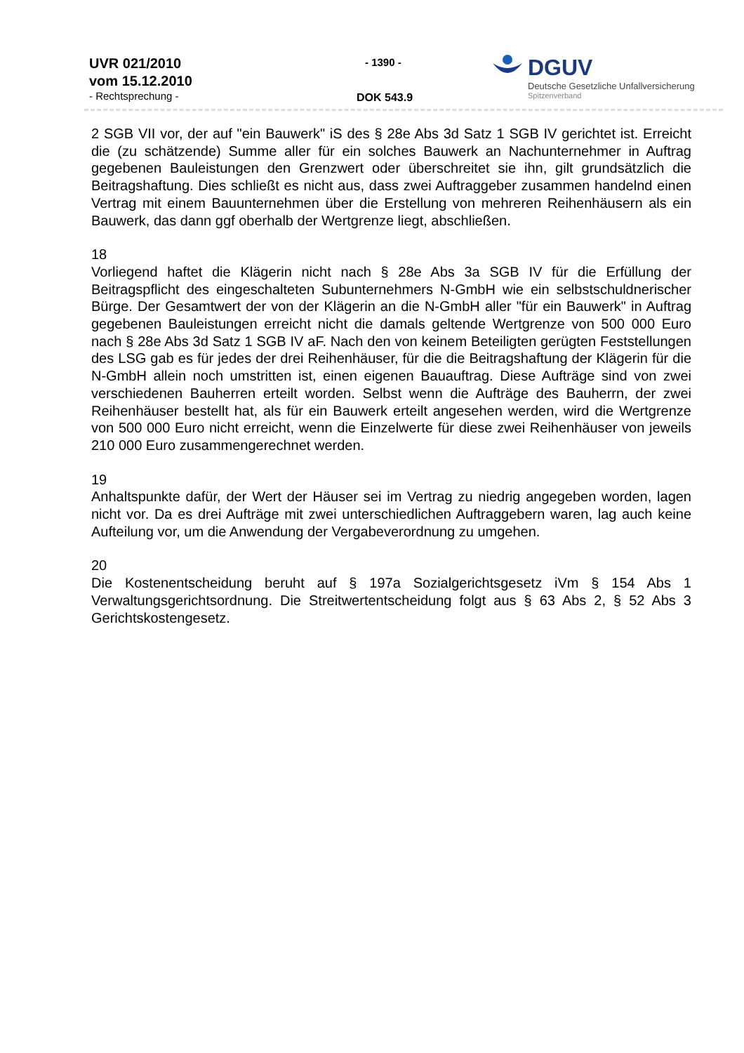UVR 021/2010
vom 15.12.2010
- Rechtsprechung -
- 1390 -
DOK 543.9
DGUV
Deutsche Gesetzliche Unfallversicherung
Spitzenverband
2 SGB VII vor, der auf "ein Bauwerk" iS des § 28e Abs 3d Satz 1 SGB IV gerichtet ist. Erreicht die (zu schätzende) Summe aller für ein solches Bauwerk an Nachunternehmer in Auftrag gegebenen Bauleistungen den Grenzwert oder überschreitet sie ihn, gilt grundsätzlich die Beitragshaftung. Dies schließt es nicht aus, dass zwei Auftraggeber zusammen handelnd einen Vertrag mit einem Bauunternehmen über die Erstellung von mehreren Reihenhäusern als ein Bauwerk, das dann ggf oberhalb der Wertgrenze liegt, abschließen.
18
Vorliegend haftet die Klägerin nicht nach § 28e Abs 3a SGB IV für die Erfüllung der Beitragspflicht des eingeschalteten Subunternehmers N-GmbH wie ein selbstschuldnerischer Bürge. Der Gesamtwert der von der Klägerin an die N-GmbH aller "für ein Bauwerk" in Auftrag gegebenen Bauleistungen erreicht nicht die damals geltende Wertgrenze von 500 000 Euro nach § 28e Abs 3d Satz 1 SGB IV aF. Nach den von keinem Beteiligten gerügten Feststellungen des LSG gab es für jedes der drei Reihenhäuser, für die die Beitragshaftung der Klägerin für die N-GmbH allein noch umstritten ist, einen eigenen Bauauftrag. Diese Aufträge sind von zwei verschiedenen Bauherren erteilt worden. Selbst wenn die Aufträge des Bauherrn, der zwei Reihenhäuser bestellt hat, als für ein Bauwerk erteilt angesehen werden, wird die Wertgrenze von 500 000 Euro nicht erreicht, wenn die Einzelwerte für diese zwei Reihenhäuser von jeweils 210 000 Euro zusammengerechnet werden.
19
Anhaltspunkte dafür, der Wert der Häuser sei im Vertrag zu niedrig angegeben worden, lagen nicht vor. Da es drei Aufträge mit zwei unterschiedlichen Auftraggebern waren, lag auch keine Aufteilung vor, um die Anwendung der Vergabeverordnung zu umgehen.
20
Die Kostenentscheidung beruht auf § 197a Sozialgerichtsgesetz iVm § 154 Abs 1 Verwaltungsgerichtsordnung. Die Streitwertentscheidung folgt aus § 63 Abs 2, § 52 Abs 3 Gerichtskostengesetz.